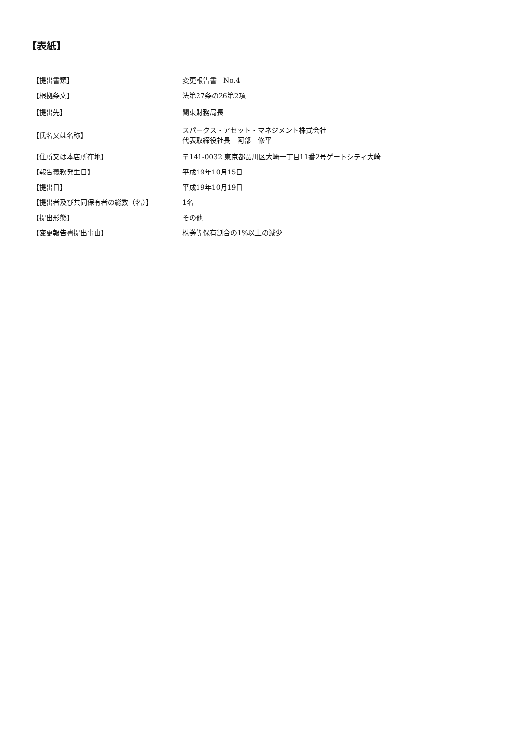【表紙】
| 【提出書類】 | 変更報告書 No.4 |
| 【根拠条文】 | 法第27条の26第2項 |
| 【提出先】 | 関東財務局長 |
| 【氏名又は名称】 | スパークス・アセット・マネジメント株式会社 代表取締役社長 阿部 修平 |
| 【住所又は本店所在地】 | 〒141-0032 東京都品川区大崎一丁目11番2号ゲートシティ大崎 |
| 【報告義務発生日】 | 平成19年10月15日 |
| 【提出日】 | 平成19年10月19日 |
| 【提出者及び共同保有者の総数（名）】 | 1名 |
| 【提出形態】 | その他 |
| 【変更報告書提出事由】 | 株券等保有割合の1%以上の減少 |